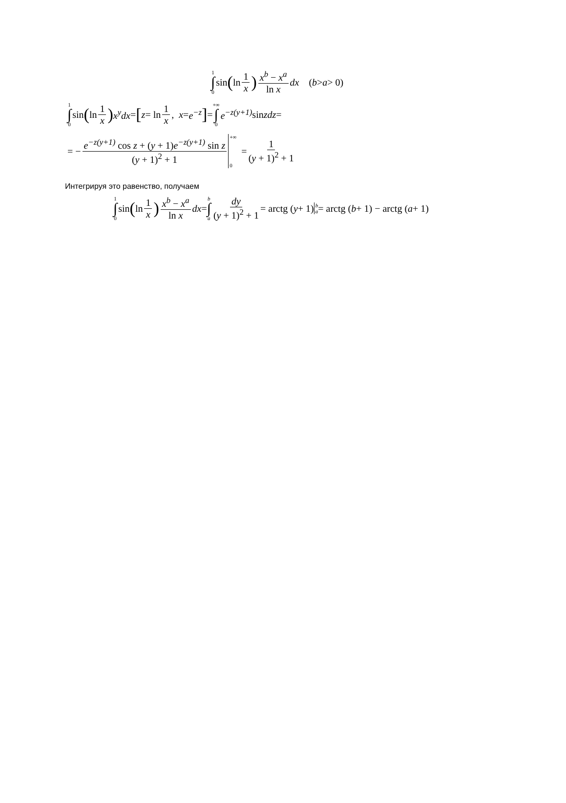1 ∫ 0 sin (ln 1 x) x<sup>b</sup> − x<sup>a</sup> ln x dx (b > a > 0)
1 ∫ 0 sin (ln 1 x) x<sup>y</sup>dx = [ z = ln 1 x, x = e<sup>−z</sup> ] = +∞ ∫ 0 e<sup>−z(y+1)</sup> sin zdz =
= − e<sup>−z(y+1)</sup> cos z + (y + 1)e<sup>−z(y+1)</sup> sin z (y + 1)<sup>2</sup> + 1 +∞ 0 = 1 (y + 1)<sup>2</sup> + 1
Интегрируя это равенство, получаем
1 ∫ 0 sin (ln 1 x) x<sup>b</sup> − x<sup>a</sup> ln x dx = b ∫ a dy (y + 1)<sup>2</sup> + 1 = arctg (y + 1) b a = arctg (b + 1) − arctg (a + 1)